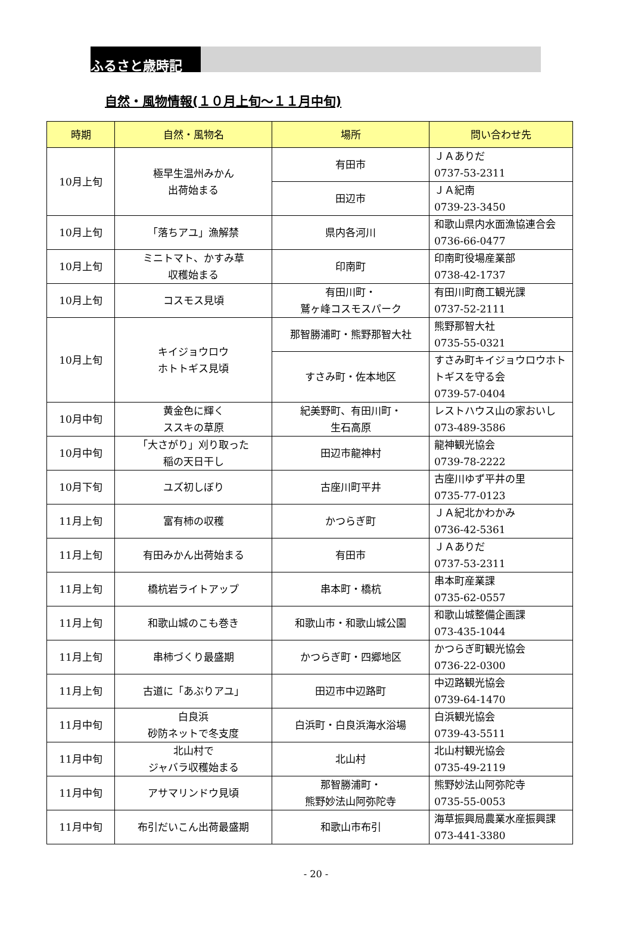ふるさと歳時記
自然・風物情報(１０月上旬～１１月中旬)
| 時期 | 自然・風物名 | 場所 | 問い合わせ先 |
| --- | --- | --- | --- |
| 10月上旬 | 極早生温州みかん 出荷始まる | 有田市 | ＪＡありだ 0737-53-2311 |
| | | 田辺市 | ＪＡ紀南 0739-23-3450 |
| 10月上旬 | 「落ちアユ」漁解禁 | 県内各河川 | 和歌山県内水面漁協連合会 0736-66-0477 |
| 10月上旬 | ミニトマト、かすみ草 収穫始まる | 印南町 | 印南町役場産業部 0738-42-1737 |
| 10月上旬 | コスモス見頃 | 有田川町・ 鷲ヶ峰コスモスパーク | 有田川町商工観光課 0737-52-2111 |
| 10月上旬 | キイジョウロウ ホトトギス見頃 | 那智勝浦町・熊野那智大社 | 熊野那智大社 0735-55-0321 |
| | | すさみ町・佐本地区 | すさみ町キイジョウロウホトトギスを守る会 0739-57-0404 |
| 10月中旬 | 黄金色に輝く ススキの草原 | 紀美野町、有田川町・ 生石高原 | レストハウス山の家おいし 073-489-3586 |
| 10月中旬 | 「大さがり」刈り取った 稲の天日干し | 田辺市龍神村 | 龍神観光協会 0739-78-2222 |
| 10月下旬 | ユズ初しぼり | 古座川町平井 | 古座川ゆず平井の里 0735-77-0123 |
| 11月上旬 | 富有柿の収穫 | かつらぎ町 | ＪＡ紀北かわかみ 0736-42-5361 |
| 11月上旬 | 有田みかん出荷始まる | 有田市 | ＪＡありだ 0737-53-2311 |
| 11月上旬 | 橋杭岩ライトアップ | 串本町・橋杭 | 串本町産業課 0735-62-0557 |
| 11月上旬 | 和歌山城のこも巻き | 和歌山市・和歌山城公園 | 和歌山城整備企画課 073-435-1044 |
| 11月上旬 | 串柿づくり最盛期 | かつらぎ町・四郷地区 | かつらぎ町観光協会 0736-22-0300 |
| 11月上旬 | 古道に「あぶりアユ」 | 田辺市中辺路町 | 中辺路観光協会 0739-64-1470 |
| 11月中旬 | 白良浜 砂防ネットで冬支度 | 白浜町・白良浜海水浴場 | 白浜観光協会 0739-43-5511 |
| 11月中旬 | 北山村で ジャバラ収穫始まる | 北山村 | 北山村観光協会 0735-49-2119 |
| 11月中旬 | アサマリンドウ見頃 | 那智勝浦町・ 熊野妙法山阿弥陀寺 | 熊野妙法山阿弥陀寺 0735-55-0053 |
| 11月中旬 | 布引だいこん出荷最盛期 | 和歌山市布引 | 海草振興局農業水産振興課 073-441-3380 |
- 20 -